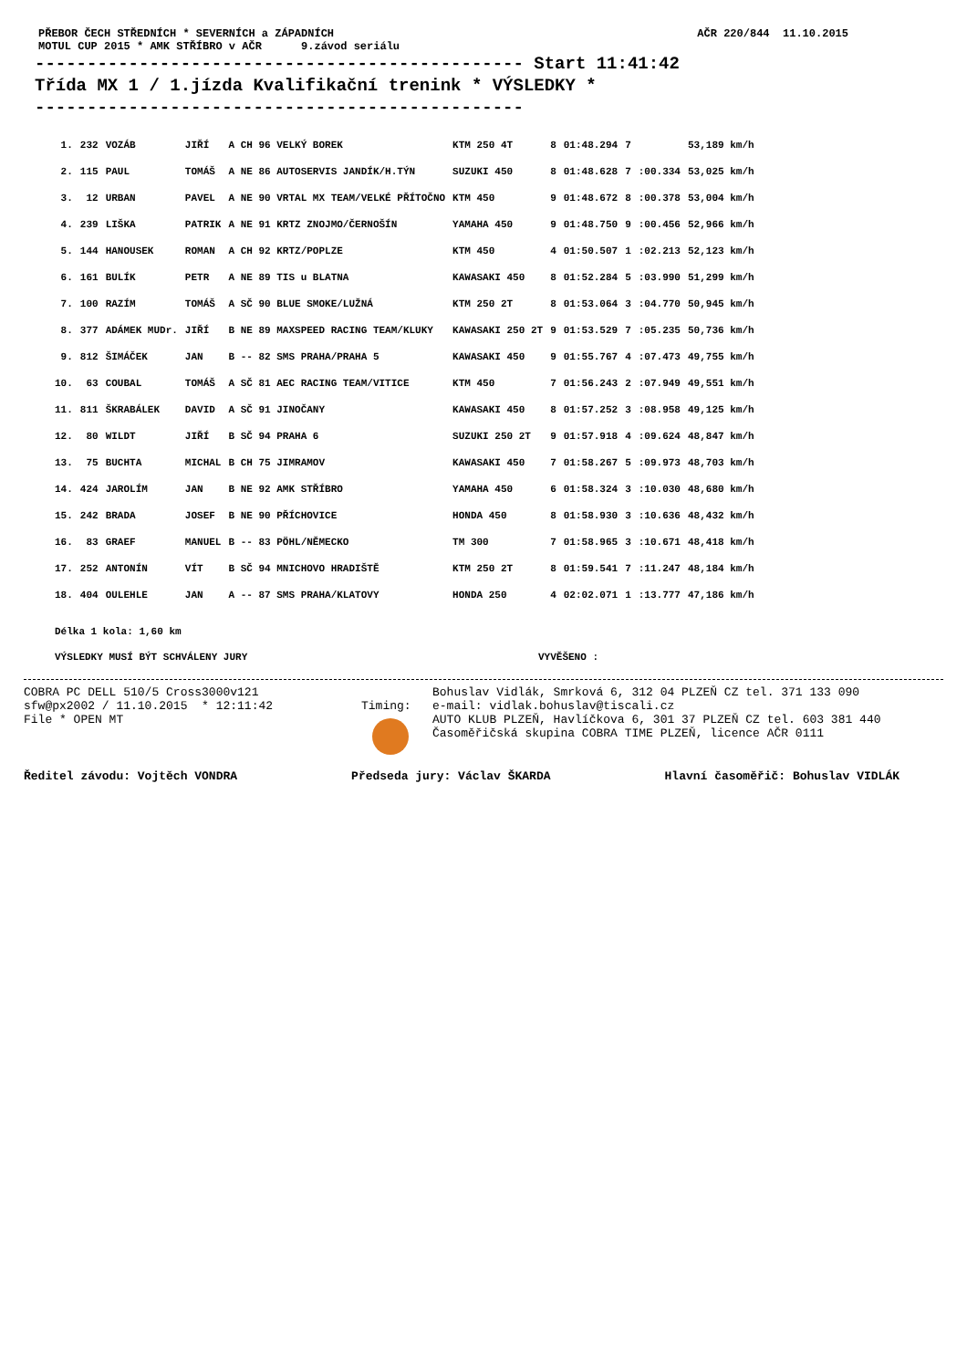PŘEBOR ČECH STŘEDNÍCH * SEVERNÍCH a ZÁPADNÍCH
MOTUL CUP 2015 * AMK STŘÍBRO v AČR 9.závod seriálu
AČR 220/844 11.10.2015
----------------------------------------------- Start 11:41:42 Třída MX 1 / 1.jízda Kvalifikační trenink * VÝSLEDKY * -----------------------------------------------
| 1. | 232 | VOZÁB | JIŘÍ | A CH 96 VELKÝ BOREK | KTM 250 4T | 8 | 01:48.294 | 7 | | 53,189 km/h |
| 2. | 115 | PAUL | TOMÁŠ | A NE 86 AUTOSERVIS JANDÍK/H.TÝN | SUZUKI 450 | 8 | 01:48.628 | 7 | :00.334 | 53,025 km/h |
| 3. | 12 | URBAN | PAVEL | A NE 90 VRTAL MX TEAM/VELKÉ PŘÍTOČNO | KTM 450 | 9 | 01:48.672 | 8 | :00.378 | 53,004 km/h |
| 4. | 239 | LIŠKA | PATRIK | A NE 91 KRTZ ZNOJMO/ČERNOŠÍN | YAMAHA 450 | 9 | 01:48.750 | 9 | :00.456 | 52,966 km/h |
| 5. | 144 | HANOUSEK | ROMAN | A CH 92 KRTZ/POPLZE | KTM 450 | 4 | 01:50.507 | 1 | :02.213 | 52,123 km/h |
| 6. | 161 | BULÍK | PETR | A NE 89 TIS u BLATNA | KAWASAKI 450 | 8 | 01:52.284 | 5 | :03.990 | 51,299 km/h |
| 7. | 100 | RAZÍM | TOMÁŠ | A SČ 90 BLUE SMOKE/LUŽNÁ | KTM 250 2T | 8 | 01:53.064 | 3 | :04.770 | 50,945 km/h |
| 8. | 377 | ADÁMEK MUDr. | JIŘÍ | B NE 89 MAXSPEED RACING TEAM/KLUKY | KAWASAKI 250 2T | 9 | 01:53.529 | 7 | :05.235 | 50,736 km/h |
| 9. | 812 | ŠIMÁČEK | JAN | B -- 82 SMS PRAHA/PRAHA 5 | KAWASAKI 450 | 9 | 01:55.767 | 4 | :07.473 | 49,755 km/h |
| 10. | 63 | COUBAL | TOMÁŠ | A SČ 81 AEC RACING TEAM/VITICE | KTM 450 | 7 | 01:56.243 | 2 | :07.949 | 49,551 km/h |
| 11. | 811 | ŠKRABÁLEK | DAVID | A SČ 91 JINOČANY | KAWASAKI 450 | 8 | 01:57.252 | 3 | :08.958 | 49,125 km/h |
| 12. | 80 | WILDT | JIŘÍ | B SČ 94 PRAHA 6 | SUZUKI 250 2T | 9 | 01:57.918 | 4 | :09.624 | 48,847 km/h |
| 13. | 75 | BUCHTA | MICHAL | B CH 75 JIMRAMOV | KAWASAKI 450 | 7 | 01:58.267 | 5 | :09.973 | 48,703 km/h |
| 14. | 424 | JAROLÍM | JAN | B NE 92 AMK STŘÍBRO | YAMAHA 450 | 6 | 01:58.324 | 3 | :10.030 | 48,680 km/h |
| 15. | 242 | BRADA | JOSEF | B NE 90 PŘÍCHOVICE | HONDA 450 | 8 | 01:58.930 | 3 | :10.636 | 48,432 km/h |
| 16. | 83 | GRAEF | MANUEL | B -- 83 PÖHL/NĚMECKO | TM 300 | 7 | 01:58.965 | 3 | :10.671 | 48,418 km/h |
| 17. | 252 | ANTONÍN | VÍT | B SČ 94 MNICHOVO HRADIŠTĚ | KTM 250 2T | 8 | 01:59.541 | 7 | :11.247 | 48,184 km/h |
| 18. | 404 | OULEHLE | JAN | A -- 87 SMS PRAHA/KLATOVY | HONDA 250 | 4 | 02:02.071 | 1 | :13.777 | 47,186 km/h |
Délka 1 kola: 1,60 km
VÝSLEDKY MUSÍ BÝT SCHVÁLENY JURY VYVĚŠENO :
COBRA PC DELL 510/5 Cross3000v121
sfw@px2002 / 11.10.2015 * 12:11:42
File * OPEN MT
Timing: Bohuslav Vidlák, Smrková 6, 312 04 PLZEŇ CZ tel. 371 133 090
e-mail: vidlak.bohuslav@tiscali.cz
AUTO KLUB PLZEŇ, Havlíčkova 6, 301 37 PLZEŇ CZ tel. 603 381 440
Časoměřičská skupina COBRA TIME PLZEŇ, licence AČR 0111
Ředitel závodu: Vojtěch VONDRA Předseda jury: Václav ŠKARDA Hlavní časoměřič: Bohuslav VIDLÁK